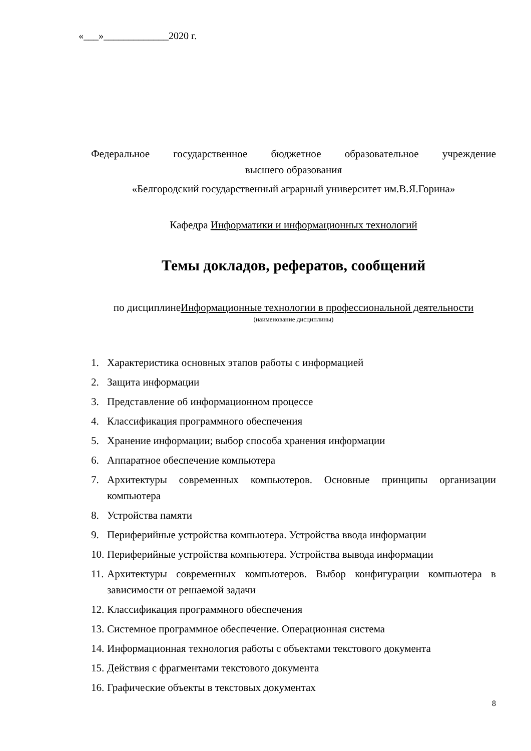«___»_____________2020 г.
Федеральное государственное бюджетное образовательное учреждение
высшего образования
«Белгородский государственный аграрный университет им.В.Я.Горина»
Кафедра Информатики и информационных технологий
Темы докладов, рефератов, сообщений
по дисциплинеИнформационные технологии в профессиональной деятельности
(наименование дисциплины)
1. Характеристика основных этапов работы с информацией
2. Защита информации
3. Представление об информационном процессе
4. Классификация программного обеспечения
5. Хранение информации; выбор способа хранения информации
6. Аппаратное обеспечение компьютера
7. Архитектуры современных компьютеров. Основные принципы организации компьютера
8. Устройства памяти
9. Периферийные устройства компьютера. Устройства ввода информации
10. Периферийные устройства компьютера. Устройства вывода информации
11. Архитектуры современных компьютеров. Выбор конфигурации компьютера в зависимости от решаемой задачи
12. Классификация программного обеспечения
13. Системное программное обеспечение. Операционная система
14. Информационная технология работы с объектами текстового документа
15. Действия с фрагментами текстового документа
16. Графические объекты в текстовых документах
8